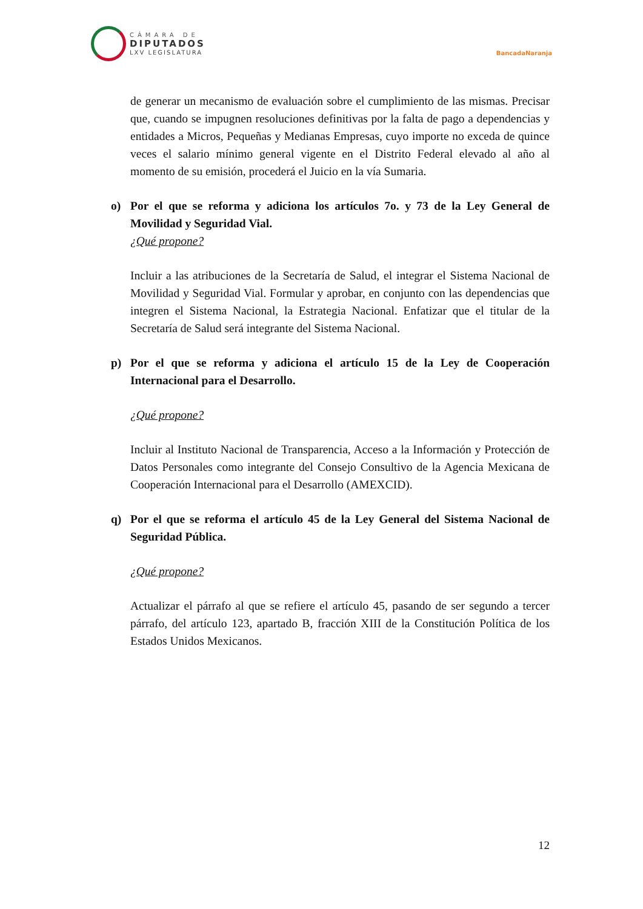CÁMARA DE
DIPUTADOS
LXV LEGISLATURA
BancadaNaranja
de generar un mecanismo de evaluación sobre el cumplimiento de las mismas. Precisar que, cuando se impugnen resoluciones definitivas por la falta de pago a dependencias y entidades a Micros, Pequeñas y Medianas Empresas, cuyo importe no exceda de quince veces el salario mínimo general vigente en el Distrito Federal elevado al año al momento de su emisión, procederá el Juicio en la vía Sumaria.
o) Por el que se reforma y adiciona los artículos 7o. y 73 de la Ley General de Movilidad y Seguridad Vial.
¿Qué propone?
Incluir a las atribuciones de la Secretaría de Salud, el integrar el Sistema Nacional de Movilidad y Seguridad Vial. Formular y aprobar, en conjunto con las dependencias que integren el Sistema Nacional, la Estrategia Nacional. Enfatizar que el titular de la Secretaría de Salud será integrante del Sistema Nacional.
p) Por el que se reforma y adiciona el artículo 15 de la Ley de Cooperación Internacional para el Desarrollo.
¿Qué propone?
Incluir al Instituto Nacional de Transparencia, Acceso a la Información y Protección de Datos Personales como integrante del Consejo Consultivo de la Agencia Mexicana de Cooperación Internacional para el Desarrollo (AMEXCID).
q) Por el que se reforma el artículo 45 de la Ley General del Sistema Nacional de Seguridad Pública.
¿Qué propone?
Actualizar el párrafo al que se refiere el artículo 45, pasando de ser segundo a tercer párrafo, del artículo 123, apartado B, fracción XIII de la Constitución Política de los Estados Unidos Mexicanos.
12